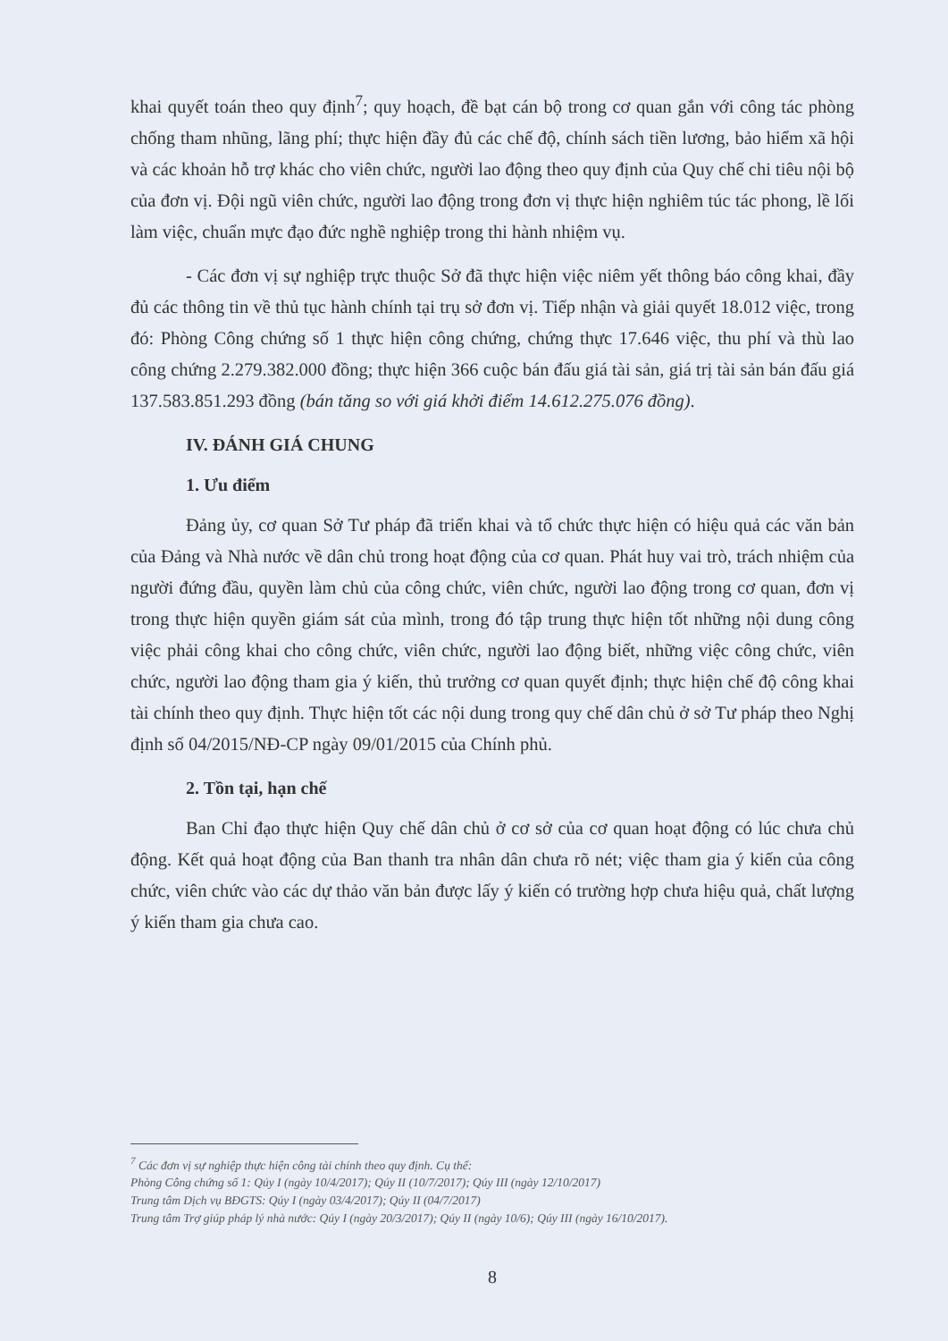khai quyết toán theo quy định<sup>7</sup>; quy hoạch, đề bạt cán bộ trong cơ quan gắn với công tác phòng chống tham nhũng, lãng phí; thực hiện đầy đủ các chế độ, chính sách tiền lương, bảo hiểm xã hội và các khoản hỗ trợ khác cho viên chức, người lao động theo quy định của Quy chế chi tiêu nội bộ của đơn vị. Đội ngũ viên chức, người lao động trong đơn vị thực hiện nghiêm túc tác phong, lề lối làm việc, chuẩn mực đạo đức nghề nghiệp trong thi hành nhiệm vụ.
- Các đơn vị sự nghiệp trực thuộc Sở đã thực hiện việc niêm yết thông báo công khai, đầy đủ các thông tin về thủ tục hành chính tại trụ sở đơn vị. Tiếp nhận và giải quyết 18.012 việc, trong đó: Phòng Công chứng số 1 thực hiện công chứng, chứng thực 17.646 việc, thu phí và thù lao công chứng 2.279.382.000 đồng; thực hiện 366 cuộc bán đấu giá tài sản, giá trị tài sản bán đấu giá 137.583.851.293 đồng (bán tăng so với giá khởi điểm 14.612.275.076 đồng).
IV. ĐÁNH GIÁ CHUNG
1. Ưu điểm
Đảng ủy, cơ quan Sở Tư pháp đã triển khai và tổ chức thực hiện có hiệu quả các văn bản của Đảng và Nhà nước về dân chủ trong hoạt động của cơ quan. Phát huy vai trò, trách nhiệm của người đứng đầu, quyền làm chủ của công chức, viên chức, người lao động trong cơ quan, đơn vị trong thực hiện quyền giám sát của mình, trong đó tập trung thực hiện tốt những nội dung công việc phải công khai cho công chức, viên chức, người lao động biết, những việc công chức, viên chức, người lao động tham gia ý kiến, thủ trưởng cơ quan quyết định; thực hiện chế độ công khai tài chính theo quy định. Thực hiện tốt các nội dung trong quy chế dân chủ ở sở Tư pháp theo Nghị định số 04/2015/NĐ-CP ngày 09/01/2015 của Chính phủ.
2. Tồn tại, hạn chế
Ban Chỉ đạo thực hiện Quy chế dân chủ ở cơ sở của cơ quan hoạt động có lúc chưa chủ động. Kết quả hoạt động của Ban thanh tra nhân dân chưa rõ nét; việc tham gia ý kiến của công chức, viên chức vào các dự thảo văn bản được lấy ý kiến có trường hợp chưa hiệu quả, chất lượng ý kiến tham gia chưa cao.
<sup>7</sup> Các đơn vị sự nghiệp thực hiện công tài chính theo quy định. Cụ thể:
Phòng Công chứng số 1: Qúy I (ngày 10/4/2017); Qúy II (10/7/2017); Qúy III (ngày 12/10/2017)
Trung tâm Dịch vụ BĐGTS: Qúy I (ngày 03/4/2017); Qúy II (04/7/2017)
Trung tâm Trợ giúp pháp lý nhà nước: Qúy I (ngày 20/3/2017); Qúy II (ngày 10/6); Qúy III (ngày 16/10/2017).
8